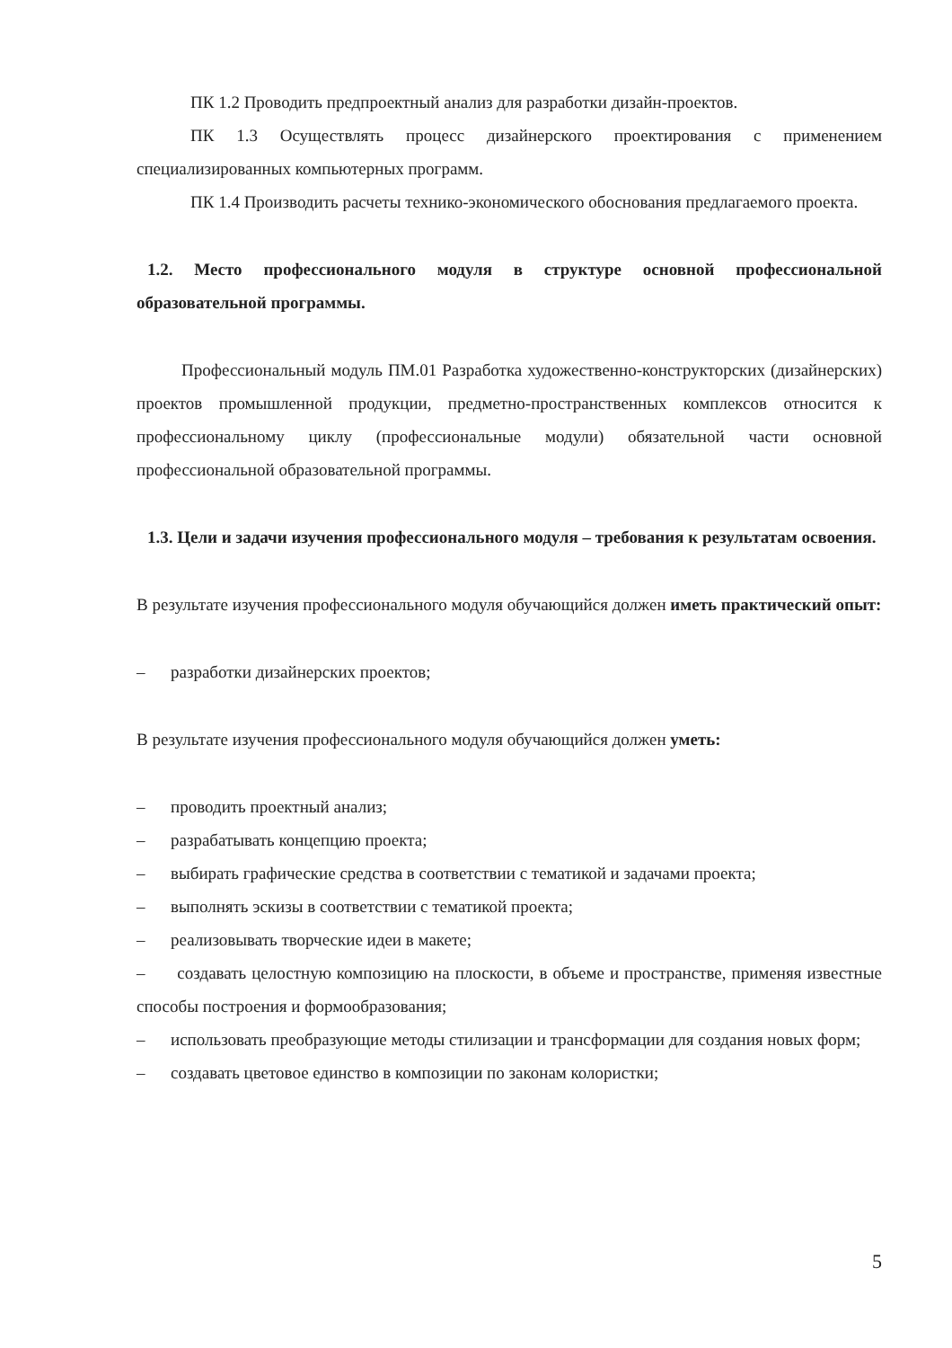ПК 1.2 Проводить предпроектный анализ для разработки дизайн-проектов.
ПК 1.3 Осуществлять процесс дизайнерского проектирования с применением специализированных компьютерных программ.
ПК 1.4 Производить расчеты технико-экономического обоснования предлагаемого проекта.
1.2. Место профессионального модуля в структуре основной профессиональной образовательной программы.
Профессиональный модуль ПМ.01 Разработка художественно-конструкторских (дизайнерских) проектов промышленной продукции, предметно-пространственных комплексов относится к профессиональному циклу (профессиональные модули) обязательной части основной профессиональной образовательной программы.
1.3. Цели и задачи изучения профессионального модуля – требования к результатам освоения.
В результате изучения профессионального модуля обучающийся должен иметь практический опыт:
– разработки дизайнерских проектов;
В результате изучения профессионального модуля обучающийся должен уметь:
– проводить проектный анализ;
– разрабатывать концепцию проекта;
– выбирать графические средства в соответствии с тематикой и задачами проекта;
– выполнять эскизы в соответствии с тематикой проекта;
– реализовывать творческие идеи в макете;
– создавать целостную композицию на плоскости, в объеме и пространстве, применяя известные способы построения и формообразования;
– использовать преобразующие методы стилизации и трансформации для создания новых форм;
– создавать цветовое единство в композиции по законам колористки;
5